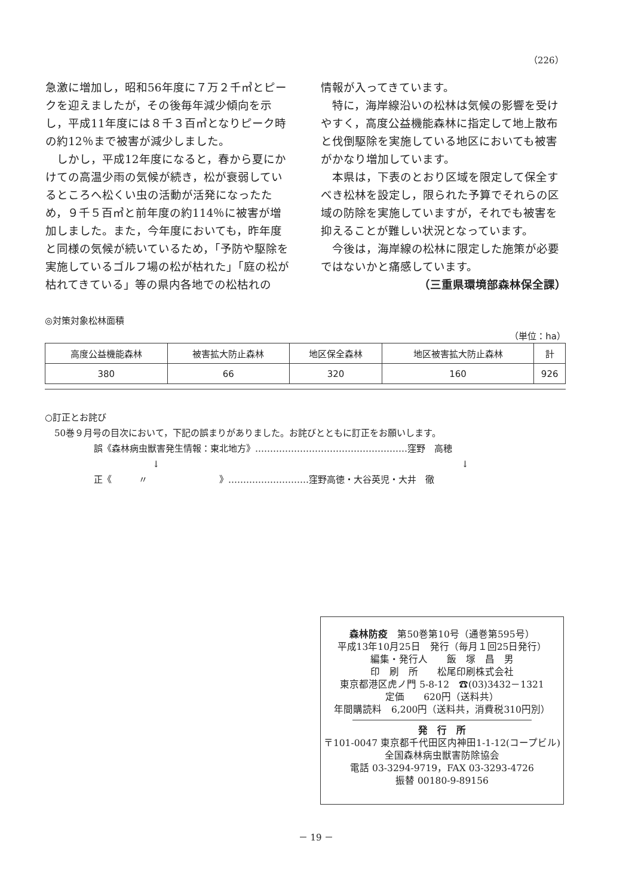（226）
急激に増加し，昭和56年度に７万２千㎥とピークを迎えましたが，その後毎年減少傾向を示し，平成11年度には８千３百㎥となりピーク時の約12％まで被害が減少しました。
　しかし，平成12年度になると，春から夏にかけての高温少雨の気候が続き，松が衰弱しているところへ松くい虫の活動が活発になったため，９千５百㎥と前年度の約114％に被害が増加しました。また，今年度においても，昨年度と同様の気候が続いているため，「予防や駆除を実施しているゴルフ場の松が枯れた」「庭の松が枯れてきている」等の県内各地での松枯れの
情報が入ってきています。
　特に，海岸線沿いの松林は気候の影響を受けやすく，高度公益機能森林に指定して地上散布と伐倒駆除を実施している地区においても被害がかなり増加しています。
　本県は，下表のとおり区域を限定して保全すべき松林を設定し，限られた予算でそれらの区域の防除を実施していますが，それでも被害を抑えることが難しい状況となっています。
　今後は，海岸線の松林に限定した施策が必要ではないかと痛感しています。
（三重県環境部森林保全課）
◎対策対象松林面積
（単位：ha）
| 高度公益機能森林 | 被害拡大防止森林 | 地区保全森林 | 地区被害拡大防止森林 | 計 |
| 380 | 66 | 320 | 160 | 926 |
○訂正とお詫び
50巻９月号の目次において，下記の誤まりがありました。お詫びとともに訂正をお願いします。
誤《森林病虫獣害発生情報：東北地方》……………………………………………窪野　高穂
↓ ↓
正《　　　〃　　　　　　　　》………………………窪野高徳・大谷英児・大井　徹
森林防疫　第50巻第10号（通巻第595号）
平成13年10月25日　発行（毎月１回25日発行）
編集・発行人　　飯　塚　昌　男
印　刷　所　　松尾印刷株式会社
東京都港区虎ノ門 5-8-12　☎(03)3432－1321
定価　　620円（送料共）
年間購読料　6,200円（送料共，消費税310円別）
発　行　所
〒101-0047 東京都千代田区内神田1-1-12(コープビル)
全国森林病虫獣害防除協会
電話 03-3294-9719，FAX 03-3293-4726
振替 00180-9-89156
－ 19 －